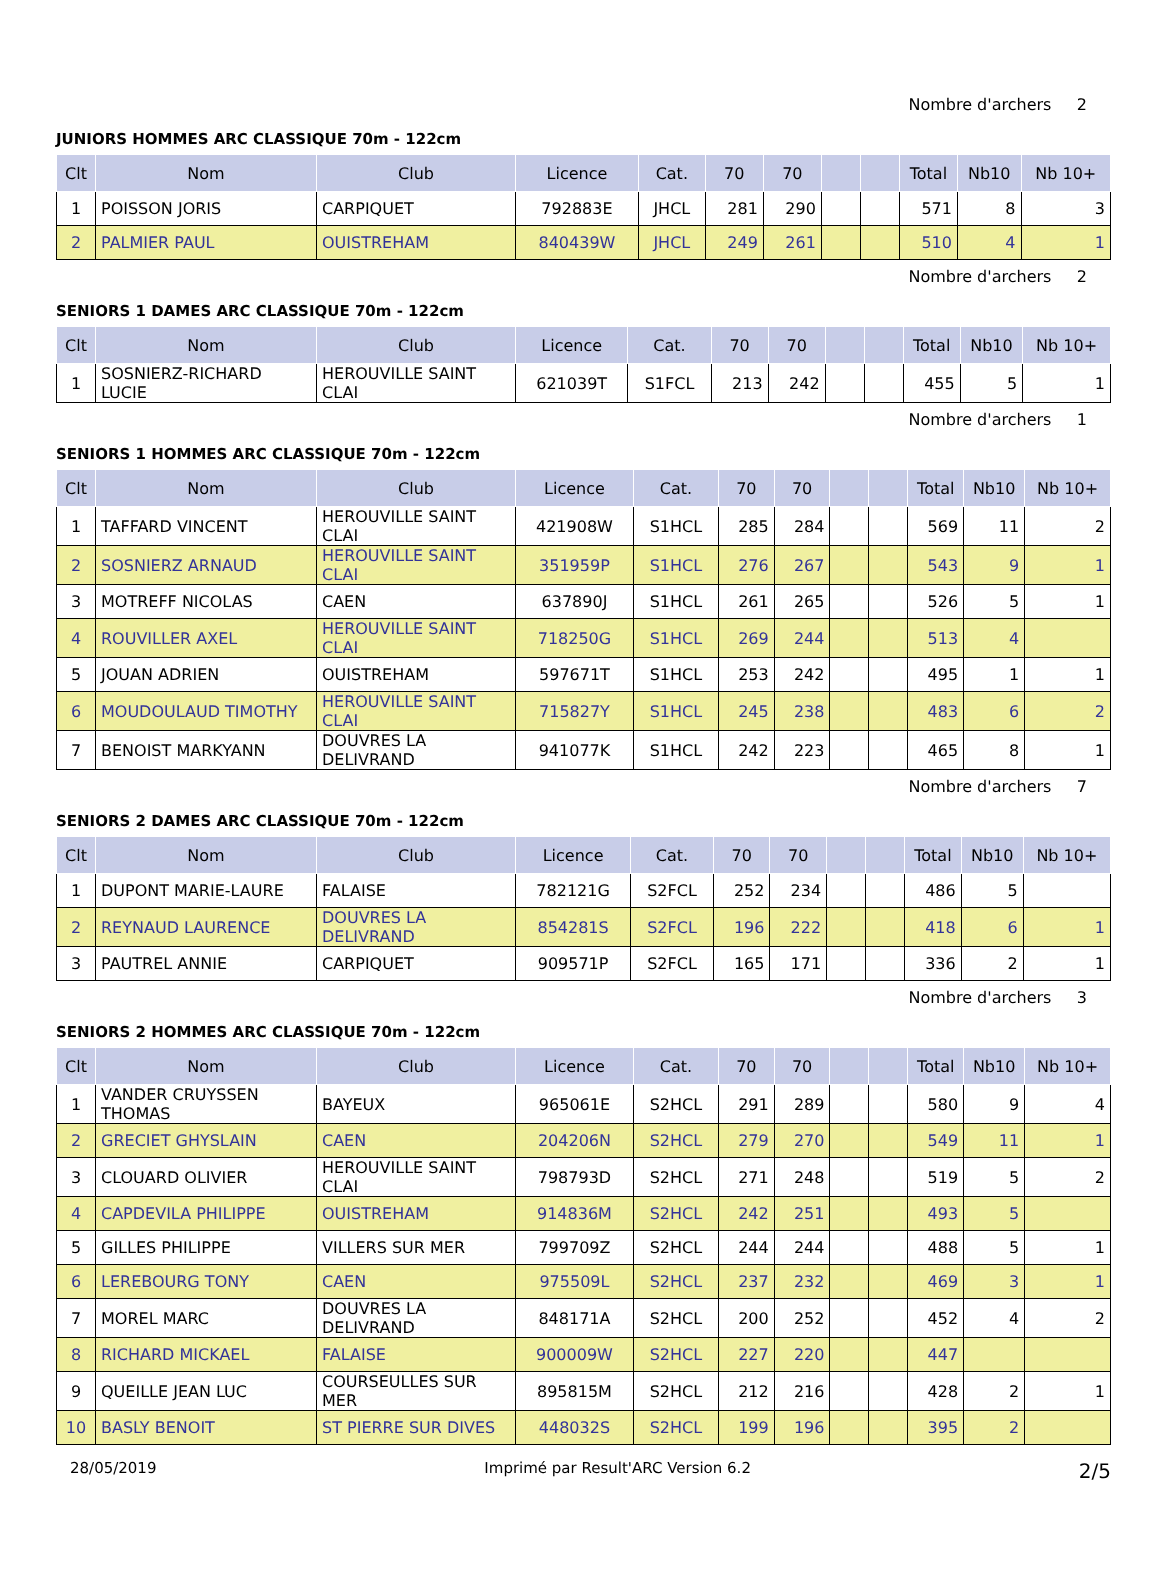Nombre d'archers 2
JUNIORS HOMMES ARC CLASSIQUE 70m - 122cm
| Clt | Nom | Club | Licence | Cat. | 70 | 70 | | | Total | Nb10 | Nb 10+ |
| --- | --- | --- | --- | --- | --- | --- | --- | --- | --- | --- | --- |
| 1 | POISSON JORIS | CARPIQUET | 792883E | JHCL | 281 | 290 | | | 571 | 8 | 3 |
| 2 | PALMIER PAUL | OUISTREHAM | 840439W | JHCL | 249 | 261 | | | 510 | 4 | 1 |
Nombre d'archers 2
SENIORS 1 DAMES ARC CLASSIQUE 70m - 122cm
| Clt | Nom | Club | Licence | Cat. | 70 | 70 | | | Total | Nb10 | Nb 10+ |
| --- | --- | --- | --- | --- | --- | --- | --- | --- | --- | --- | --- |
| 1 | SOSNIERZ-RICHARD LUCIE | HEROUVILLE SAINT CLAI | 621039T | S1FCL | 213 | 242 | | | 455 | 5 | 1 |
Nombre d'archers 1
SENIORS 1 HOMMES ARC CLASSIQUE 70m - 122cm
| Clt | Nom | Club | Licence | Cat. | 70 | 70 | | | Total | Nb10 | Nb 10+ |
| --- | --- | --- | --- | --- | --- | --- | --- | --- | --- | --- | --- |
| 1 | TAFFARD VINCENT | HEROUVILLE SAINT CLAI | 421908W | S1HCL | 285 | 284 | | | 569 | 11 | 2 |
| 2 | SOSNIERZ ARNAUD | HEROUVILLE SAINT CLAI | 351959P | S1HCL | 276 | 267 | | | 543 | 9 | 1 |
| 3 | MOTREFF NICOLAS | CAEN | 637890J | S1HCL | 261 | 265 | | | 526 | 5 | 1 |
| 4 | ROUVILLER AXEL | HEROUVILLE SAINT CLAI | 718250G | S1HCL | 269 | 244 | | | 513 | 4 | |
| 5 | JOUAN ADRIEN | OUISTREHAM | 597671T | S1HCL | 253 | 242 | | | 495 | 1 | 1 |
| 6 | MOUDOULAUD TIMOTHY | HEROUVILLE SAINT CLAI | 715827Y | S1HCL | 245 | 238 | | | 483 | 6 | 2 |
| 7 | BENOIST MARKYANN | DOUVRES LA DELIVRAND | 941077K | S1HCL | 242 | 223 | | | 465 | 8 | 1 |
Nombre d'archers 7
SENIORS 2 DAMES ARC CLASSIQUE 70m - 122cm
| Clt | Nom | Club | Licence | Cat. | 70 | 70 | | | Total | Nb10 | Nb 10+ |
| --- | --- | --- | --- | --- | --- | --- | --- | --- | --- | --- | --- |
| 1 | DUPONT MARIE-LAURE | FALAISE | 782121G | S2FCL | 252 | 234 | | | 486 | 5 | |
| 2 | REYNAUD LAURENCE | DOUVRES LA DELIVRAND | 854281S | S2FCL | 196 | 222 | | | 418 | 6 | 1 |
| 3 | PAUTREL ANNIE | CARPIQUET | 909571P | S2FCL | 165 | 171 | | | 336 | 2 | 1 |
Nombre d'archers 3
SENIORS 2 HOMMES ARC CLASSIQUE 70m - 122cm
| Clt | Nom | Club | Licence | Cat. | 70 | 70 | | | Total | Nb10 | Nb 10+ |
| --- | --- | --- | --- | --- | --- | --- | --- | --- | --- | --- | --- |
| 1 | VANDER CRUYSSEN THOMAS | BAYEUX | 965061E | S2HCL | 291 | 289 | | | 580 | 9 | 4 |
| 2 | GRECIET GHYSLAIN | CAEN | 204206N | S2HCL | 279 | 270 | | | 549 | 11 | 1 |
| 3 | CLOUARD OLIVIER | HEROUVILLE SAINT CLAI | 798793D | S2HCL | 271 | 248 | | | 519 | 5 | 2 |
| 4 | CAPDEVILA PHILIPPE | OUISTREHAM | 914836M | S2HCL | 242 | 251 | | | 493 | 5 | |
| 5 | GILLES PHILIPPE | VILLERS SUR MER | 799709Z | S2HCL | 244 | 244 | | | 488 | 5 | 1 |
| 6 | LEREBOURG TONY | CAEN | 975509L | S2HCL | 237 | 232 | | | 469 | 3 | 1 |
| 7 | MOREL MARC | DOUVRES LA DELIVRAND | 848171A | S2HCL | 200 | 252 | | | 452 | 4 | 2 |
| 8 | RICHARD MICKAEL | FALAISE | 900009W | S2HCL | 227 | 220 | | | 447 | | |
| 9 | QUEILLE JEAN LUC | COURSEULLES SUR MER | 895815M | S2HCL | 212 | 216 | | | 428 | 2 | 1 |
| 10 | BASLY BENOIT | ST PIERRE SUR DIVES | 448032S | S2HCL | 199 | 196 | | | 395 | 2 | |
28/05/2019 Imprimé par Result'ARC Version 6.2 2/5